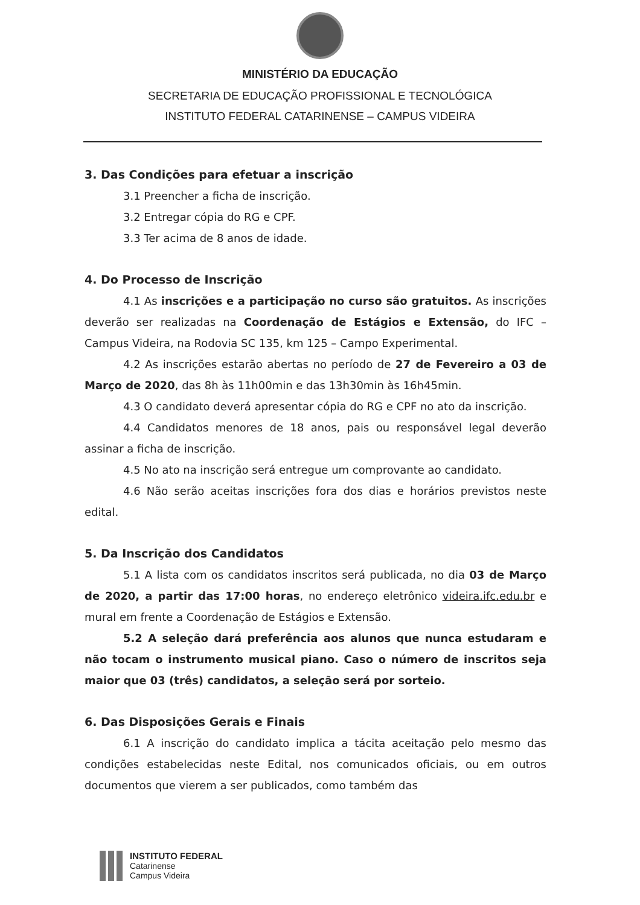MINISTÉRIO DA EDUCAÇÃO
SECRETARIA DE EDUCAÇÃO PROFISSIONAL E TECNOLÓGICA
INSTITUTO FEDERAL CATARINENSE – CAMPUS VIDEIRA
3. Das Condições para efetuar a inscrição
3.1 Preencher a ficha de inscrição.
3.2 Entregar cópia do RG e CPF.
3.3 Ter acima de 8 anos de idade.
4. Do Processo de Inscrição
4.1 As inscrições e a participação no curso são gratuitos. As inscrições deverão ser realizadas na Coordenação de Estágios e Extensão, do IFC – Campus Videira, na Rodovia SC 135, km 125 – Campo Experimental.
4.2 As inscrições estarão abertas no período de 27 de Fevereiro a 03 de Março de 2020, das 8h às 11h00min e das 13h30min às 16h45min.
4.3 O candidato deverá apresentar cópia do RG e CPF no ato da inscrição.
4.4 Candidatos menores de 18 anos, pais ou responsável legal deverão assinar a ficha de inscrição.
4.5 No ato na inscrição será entregue um comprovante ao candidato.
4.6 Não serão aceitas inscrições fora dos dias e horários previstos neste edital.
5. Da Inscrição dos Candidatos
5.1 A lista com os candidatos inscritos será publicada, no dia 03 de Março de 2020, a partir das 17:00 horas, no endereço eletrônico videira.ifc.edu.br e mural em frente a Coordenação de Estágios e Extensão.
5.2 A seleção dará preferência aos alunos que nunca estudaram e não tocam o instrumento musical piano. Caso o número de inscritos seja maior que 03 (três) candidatos, a seleção será por sorteio.
6. Das Disposições Gerais e Finais
6.1 A inscrição do candidato implica a tácita aceitação pelo mesmo das condições estabelecidas neste Edital, nos comunicados oficiais, ou em outros documentos que vierem a ser publicados, como também das
INSTITUTO FEDERAL
Catarinense
Campus Videira